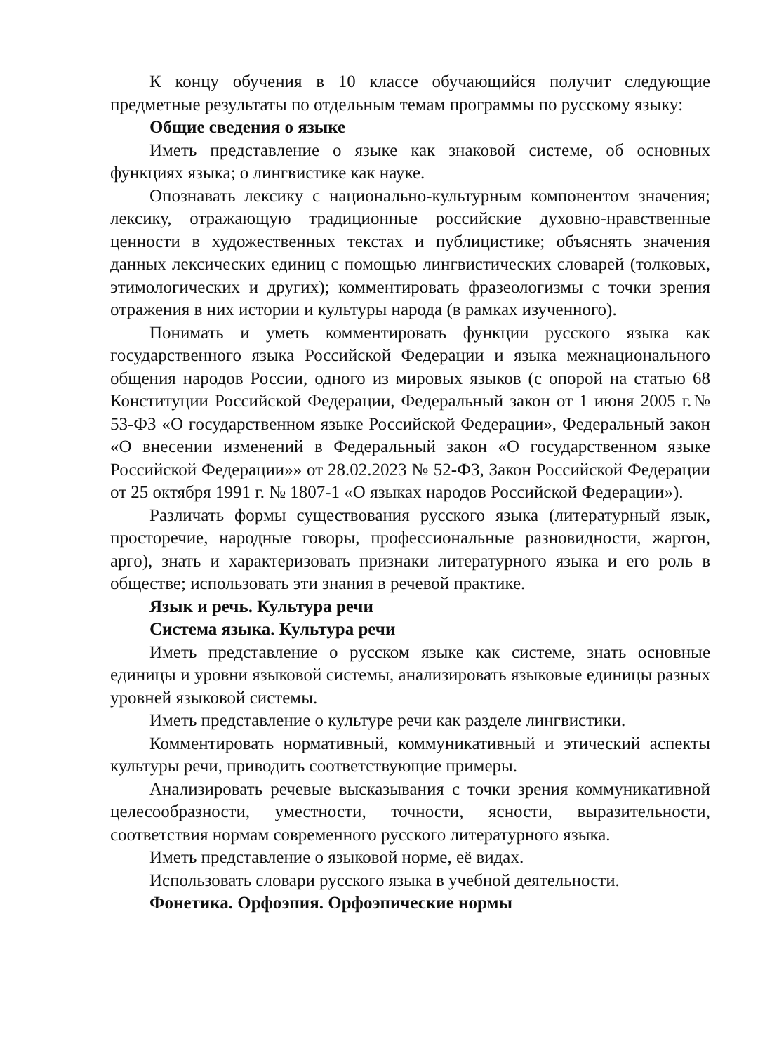К концу обучения в 10 классе обучающийся получит следующие предметные результаты по отдельным темам программы по русскому языку:
Общие сведения о языке
Иметь представление о языке как знаковой системе, об основных функциях языка; о лингвистике как науке.
Опознавать лексику с национально-культурным компонентом значения; лексику, отражающую традиционные российские духовно-нравственные ценности в художественных текстах и публицистике; объяснять значения данных лексических единиц с помощью лингвистических словарей (толковых, этимологических и других); комментировать фразеологизмы с точки зрения отражения в них истории и культуры народа (в рамках изученного).
Понимать и уметь комментировать функции русского языка как государственного языка Российской Федерации и языка межнационального общения народов России, одного из мировых языков (с опорой на статью 68 Конституции Российской Федерации, Федеральный закон от 1 июня 2005 г.№ 53-ФЗ «О государственном языке Российской Федерации», Федеральный закон «О внесении изменений в Федеральный закон «О государственном языке Российской Федерации»» от 28.02.2023 № 52-ФЗ, Закон Российской Федерации от 25 октября 1991 г. № 1807-1 «О языках народов Российской Федерации»).
Различать формы существования русского языка (литературный язык, просторечие, народные говоры, профессиональные разновидности, жаргон, арго), знать и характеризовать признаки литературного языка и его роль в обществе; использовать эти знания в речевой практике.
Язык и речь. Культура речи
Система языка. Культура речи
Иметь представление о русском языке как системе, знать основные единицы и уровни языковой системы, анализировать языковые единицы разных уровней языковой системы.
Иметь представление о культуре речи как разделе лингвистики.
Комментировать нормативный, коммуникативный и этический аспекты культуры речи, приводить соответствующие примеры.
Анализировать речевые высказывания с точки зрения коммуникативной целесообразности, уместности, точности, ясности, выразительности, соответствия нормам современного русского литературного языка.
Иметь представление о языковой норме, её видах.
Использовать словари русского языка в учебной деятельности.
Фонетика. Орфоэпия. Орфоэпические нормы